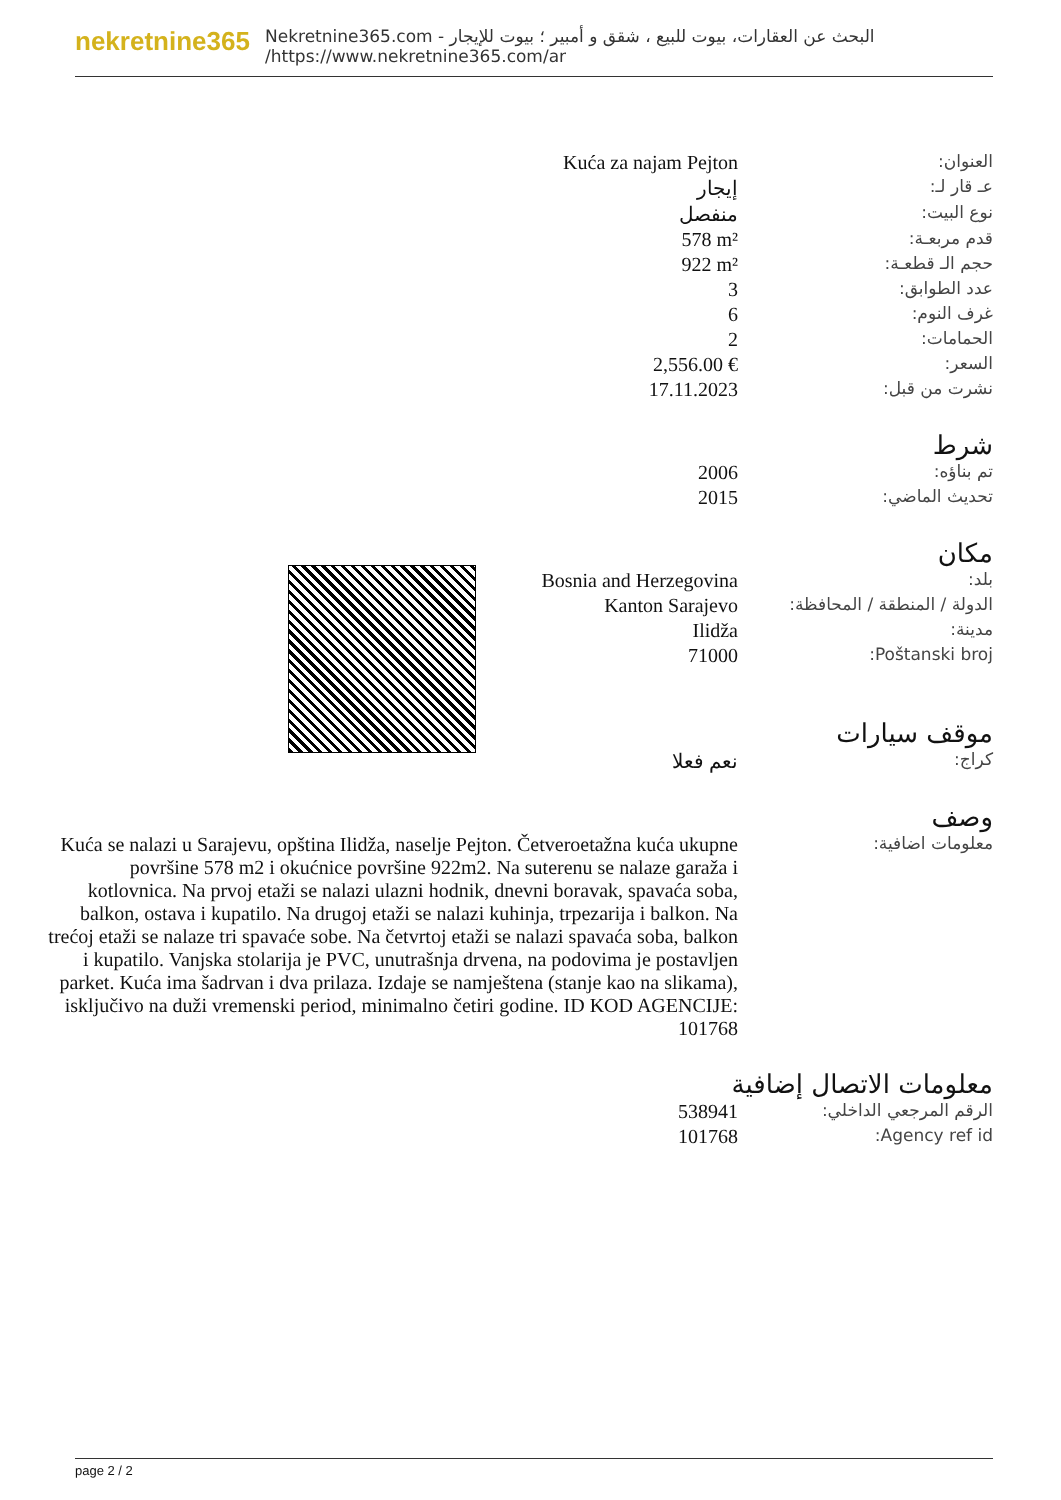nekretnine365
البحث عن العقارات، بيوت للبيع ، شقق و أمبير ؛ بيوت للإيجار - Nekretnine365.com
https://www.nekretnine365.com/ar/
| Kuća za najam Pejton | العنوان: |
| إيجار | عـ قار لـ: |
| منفصل | نوع البيت: |
| 578 m² | قدم مربعـة: |
| 922 m² | حجم الـ قطعـة: |
| 3 | عدد الطوابق: |
| 6 | غرف النوم: |
| 2 | الحمامات: |
| 2,556.00 € | السعر: |
| 17.11.2023 | نشرت من قبل: |
شرط
| 2006 | تم بناؤه: |
| 2015 | تحديث الماضي: |
مكان
| Bosnia and Herzegovina | بلد: |
| Kanton Sarajevo | الدولة / المنطقة / المحافظة: |
| Ilidža | مدينة: |
| 71000 | Poštanski broj: |
موقف سيارات
| نعم فعلا | كراج: |
وصف
| Kuća se nalazi u Sarajevu, opština Ilidža, naselje Pejton. Četveroetažna kuća ukupne površine 578 m2 i okućnice površine 922m2. Na suterenu se nalaze garaža i kotlovnica. Na prvoj etaži se nalazi ulazni hodnik, dnevni boravak, spavaća soba, balkon, ostava i kupatilo. Na drugoj etaži se nalazi kuhinja, trpezarija i balkon. Na trećoj etaži se nalaze tri spavaće sobe. Na četvrtoj etaži se nalazi spavaća soba, balkon i kupatilo. Vanjska stolarija je PVC, unutrašnja drvena, na podovima je postavljen parket. Kuća ima šadrvan i dva prilaza. Izdaje se namještena (stanje kao na slikama), isključivo na duži vremenski period, minimalno četiri godine. ID KOD AGENCIJE: 101768 | معلومات اضافية: |
معلومات الاتصال إضافية
| 538941 | الرقم المرجعي الداخلي: |
| 101768 | Agency ref id: |
page 2 / 2